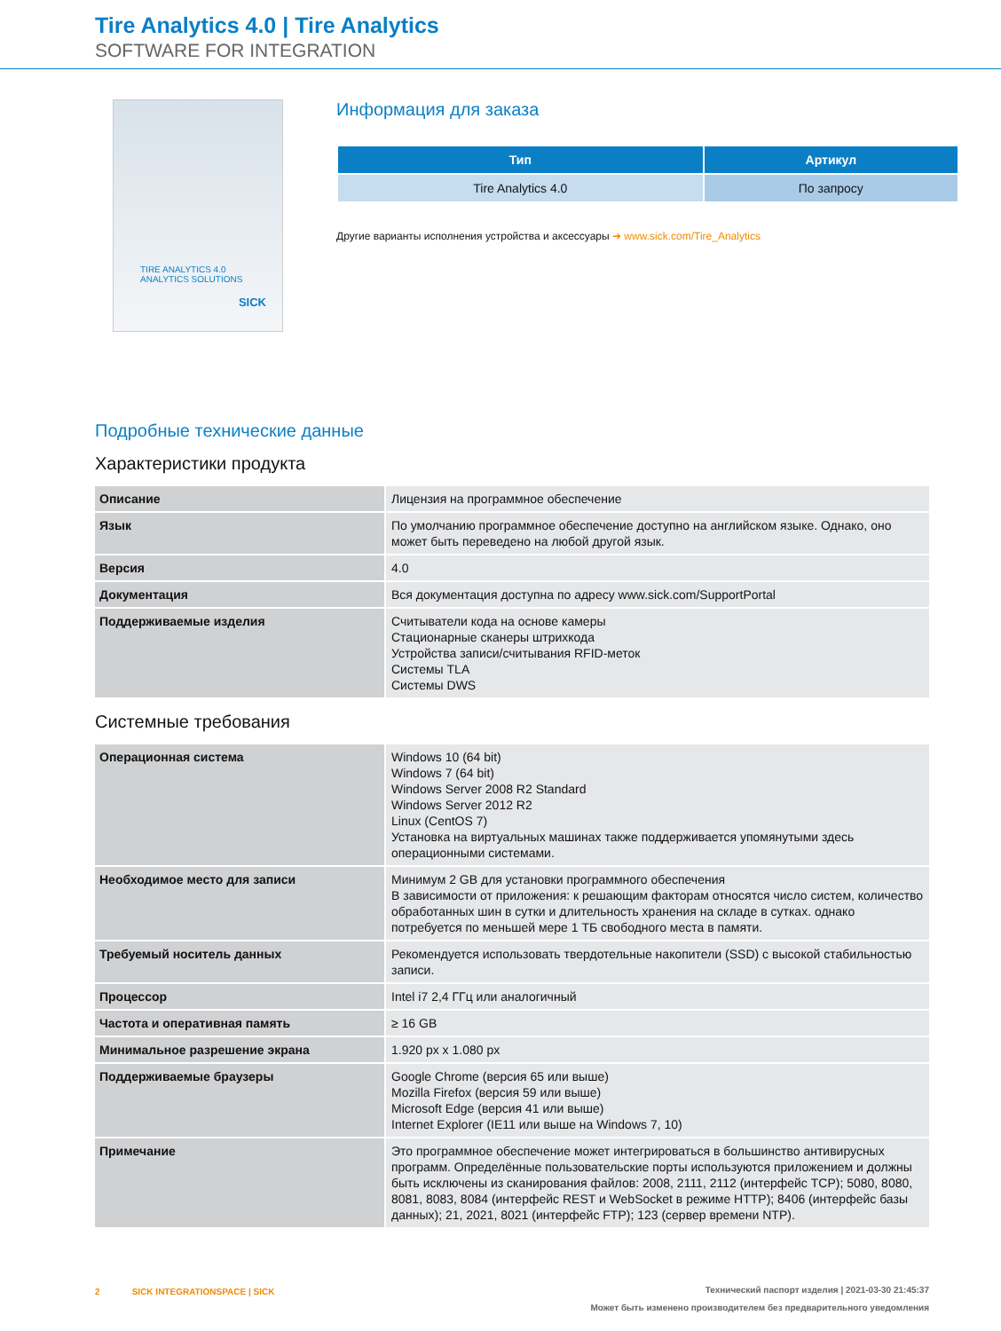Tire Analytics 4.0 | Tire Analytics
SOFTWARE FOR INTEGRATION
TIRE ANALYTICS 4.0
ANALYTICS SOLUTIONS
SICK
Информация для заказа
| Тип | Артикул |
| --- | --- |
| Tire Analytics 4.0 | По запросу |
Другие варианты исполнения устройства и аксессуары ➔ www.sick.com/Tire_Analytics
Подробные технические данные
Характеристики продукта
| Описание | Лицензия на программное обеспечение |
| Язык | По умолчанию программное обеспечение доступно на английском языке. Однако, оно может быть переведено на любой другой язык. |
| Версия | 4.0 |
| Документация | Вся документация доступна по адресу www.sick.com/SupportPortal |
| Поддерживаемые изделия | Считыватели кода на основе камеры Стационарные сканеры штрихкода Устройства записи/считывания RFID-меток Системы TLA Системы DWS |
Системные требования
| Операционная система | Windows 10 (64 bit) Windows 7 (64 bit) Windows Server 2008 R2 Standard Windows Server 2012 R2 Linux (CentOS 7) Установка на виртуальных машинах также поддерживается упомянутыми здесь операционными системами. |
| Необходимое место для записи | Минимум 2 GB для установки программного обеспечения В зависимости от приложения: к решающим факторам относятся число систем, количество обработанных шин в сутки и длительность хранения на складе в сутках. однако потребуется по меньшей мере 1 ТБ свободного места в памяти. |
| Требуемый носитель данных | Рекомендуется использовать твердотельные накопители (SSD) с высокой стабильностью записи. |
| Процессор | Intel i7 2,4 ГГц или аналогичный |
| Частота и оперативная память | ≥ 16 GB |
| Минимальное разрешение экрана | 1.920 px x 1.080 px |
| Поддерживаемые браузеры | Google Chrome (версия 65 или выше) Mozilla Firefox (версия 59 или выше) Microsoft Edge (версия 41 или выше) Internet Explorer (IE11 или выше на Windows 7, 10) |
| Примечание | Это программное обеспечение может интегрироваться в большинство антивирусных программ. Определённые пользовательские порты используются приложением и должны быть исключены из сканирования файлов: 2008, 2111, 2112 (интерфейс TCP); 5080, 8080, 8081, 8083, 8084 (интерфейс REST и WebSocket в режиме HTTP); 8406 (интерфейс базы данных); 21, 2021, 8021 (интерфейс FTP); 123 (сервер времени NTP). |
Технический паспорт изделия | 2021-03-30 21:45:37
Может быть изменено производителем без предварительного уведомления 2 SICK INTEGRATIONSPACE | SICK